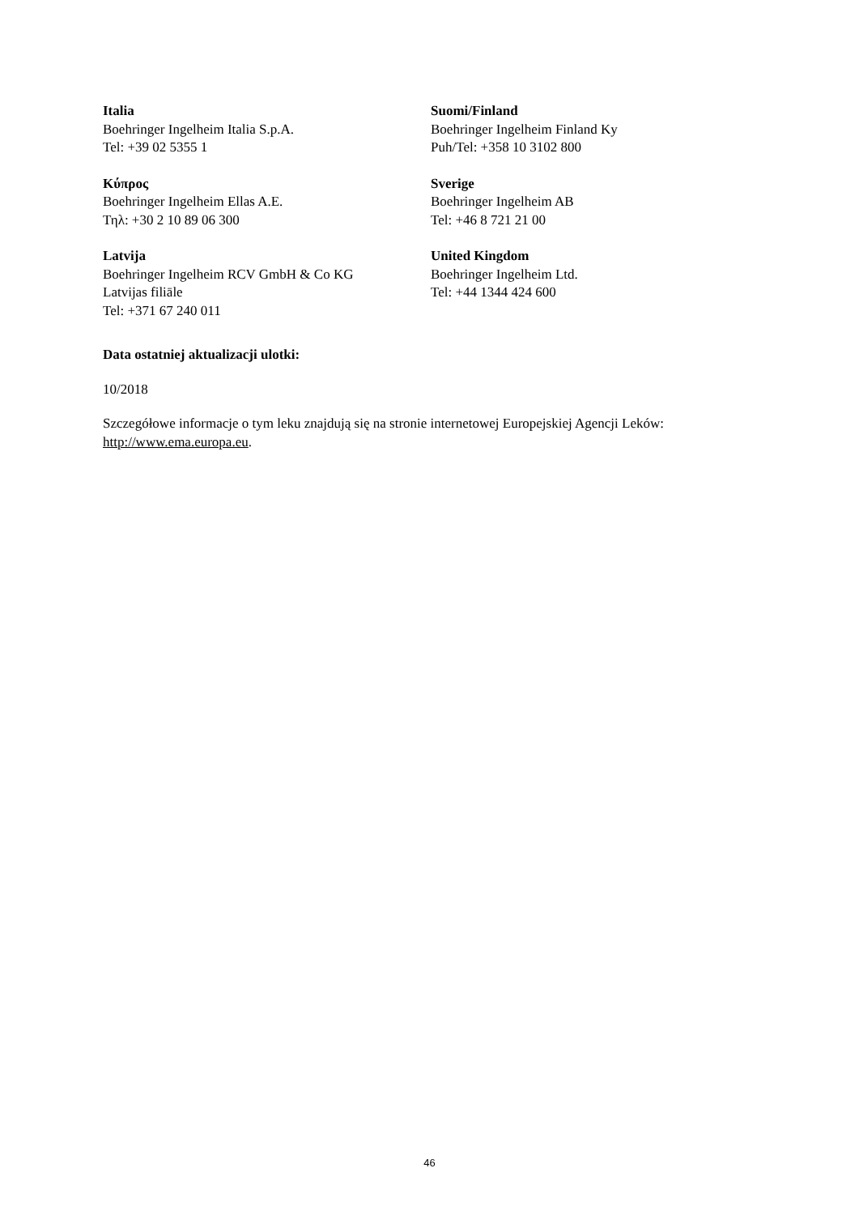| Italia Boehringer Ingelheim Italia S.p.A. Tel: +39 02 5355 1 | Suomi/Finland Boehringer Ingelheim Finland Ky Puh/Tel: +358 10 3102 800 |
| Κύπρος Boehringer Ingelheim Ellas A.E. Τηλ: +30 2 10 89 06 300 | Sverige Boehringer Ingelheim AB Tel: +46 8 721 21 00 |
| Latvija Boehringer Ingelheim RCV GmbH & Co KG Latvijas filiāle Tel: +371 67 240 011 | United Kingdom Boehringer Ingelheim Ltd. Tel: +44 1344 424 600 |
Data ostatniej aktualizacji ulotki:
10/2018
Szczegółowe informacje o tym leku znajdują się na stronie internetowej Europejskiej Agencji Leków: http://www.ema.europa.eu.
46